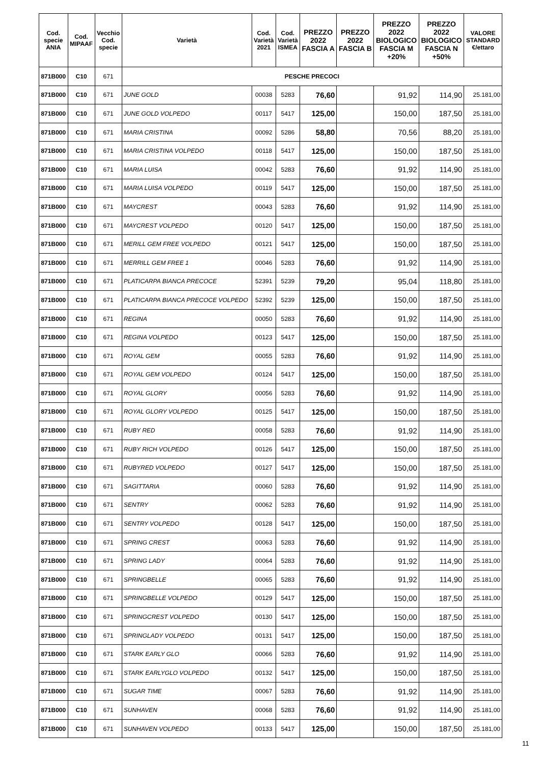| Cod. specie ANIA | Cod. MIPAAF | Vecchio Cod. specie | Varietà | Cod. Varietà 2021 | Cod. Varietà ISMEA | PREZZO 2022 FASCIA A | PREZZO 2022 FASCIA B | PREZZO 2022 BIOLOGICO FASCIA M +20% | PREZZO 2022 BIOLOGICO FASCIA N +50% | VALORE STANDARD €/ettaro |
| --- | --- | --- | --- | --- | --- | --- | --- | --- | --- | --- |
| 871B000 | C10 | 671 | PESCHE PRECOCI | | | | | | | |
| 871B000 | C10 | 671 | JUNE GOLD | 00038 | 5283 | 76,60 | | 91,92 | 114,90 | 25.181,00 |
| 871B000 | C10 | 671 | JUNE GOLD VOLPEDO | 00117 | 5417 | 125,00 | | 150,00 | 187,50 | 25.181,00 |
| 871B000 | C10 | 671 | MARIA CRISTINA | 00092 | 5286 | 58,80 | | 70,56 | 88,20 | 25.181,00 |
| 871B000 | C10 | 671 | MARIA CRISTINA VOLPEDO | 00118 | 5417 | 125,00 | | 150,00 | 187,50 | 25.181,00 |
| 871B000 | C10 | 671 | MARIA LUISA | 00042 | 5283 | 76,60 | | 91,92 | 114,90 | 25.181,00 |
| 871B000 | C10 | 671 | MARIA LUISA VOLPEDO | 00119 | 5417 | 125,00 | | 150,00 | 187,50 | 25.181,00 |
| 871B000 | C10 | 671 | MAYCREST | 00043 | 5283 | 76,60 | | 91,92 | 114,90 | 25.181,00 |
| 871B000 | C10 | 671 | MAYCREST VOLPEDO | 00120 | 5417 | 125,00 | | 150,00 | 187,50 | 25.181,00 |
| 871B000 | C10 | 671 | MERILL GEM FREE VOLPEDO | 00121 | 5417 | 125,00 | | 150,00 | 187,50 | 25.181,00 |
| 871B000 | C10 | 671 | MERRILL GEM FREE 1 | 00046 | 5283 | 76,60 | | 91,92 | 114,90 | 25.181,00 |
| 871B000 | C10 | 671 | PLATICARPA BIANCA PRECOCE | 52391 | 5239 | 79,20 | | 95,04 | 118,80 | 25.181,00 |
| 871B000 | C10 | 671 | PLATICARPA BIANCA PRECOCE VOLPEDO | 52392 | 5239 | 125,00 | | 150,00 | 187,50 | 25.181,00 |
| 871B000 | C10 | 671 | REGINA | 00050 | 5283 | 76,60 | | 91,92 | 114,90 | 25.181,00 |
| 871B000 | C10 | 671 | REGINA VOLPEDO | 00123 | 5417 | 125,00 | | 150,00 | 187,50 | 25.181,00 |
| 871B000 | C10 | 671 | ROYAL GEM | 00055 | 5283 | 76,60 | | 91,92 | 114,90 | 25.181,00 |
| 871B000 | C10 | 671 | ROYAL GEM VOLPEDO | 00124 | 5417 | 125,00 | | 150,00 | 187,50 | 25.181,00 |
| 871B000 | C10 | 671 | ROYAL GLORY | 00056 | 5283 | 76,60 | | 91,92 | 114,90 | 25.181,00 |
| 871B000 | C10 | 671 | ROYAL GLORY VOLPEDO | 00125 | 5417 | 125,00 | | 150,00 | 187,50 | 25.181,00 |
| 871B000 | C10 | 671 | RUBY RED | 00058 | 5283 | 76,60 | | 91,92 | 114,90 | 25.181,00 |
| 871B000 | C10 | 671 | RUBY RICH VOLPEDO | 00126 | 5417 | 125,00 | | 150,00 | 187,50 | 25.181,00 |
| 871B000 | C10 | 671 | RUBYRED VOLPEDO | 00127 | 5417 | 125,00 | | 150,00 | 187,50 | 25.181,00 |
| 871B000 | C10 | 671 | SAGITTARIA | 00060 | 5283 | 76,60 | | 91,92 | 114,90 | 25.181,00 |
| 871B000 | C10 | 671 | SENTRY | 00062 | 5283 | 76,60 | | 91,92 | 114,90 | 25.181,00 |
| 871B000 | C10 | 671 | SENTRY VOLPEDO | 00128 | 5417 | 125,00 | | 150,00 | 187,50 | 25.181,00 |
| 871B000 | C10 | 671 | SPRING CREST | 00063 | 5283 | 76,60 | | 91,92 | 114,90 | 25.181,00 |
| 871B000 | C10 | 671 | SPRING LADY | 00064 | 5283 | 76,60 | | 91,92 | 114,90 | 25.181,00 |
| 871B000 | C10 | 671 | SPRINGBELLE | 00065 | 5283 | 76,60 | | 91,92 | 114,90 | 25.181,00 |
| 871B000 | C10 | 671 | SPRINGBELLE VOLPEDO | 00129 | 5417 | 125,00 | | 150,00 | 187,50 | 25.181,00 |
| 871B000 | C10 | 671 | SPRINGCREST VOLPEDO | 00130 | 5417 | 125,00 | | 150,00 | 187,50 | 25.181,00 |
| 871B000 | C10 | 671 | SPRINGLADY VOLPEDO | 00131 | 5417 | 125,00 | | 150,00 | 187,50 | 25.181,00 |
| 871B000 | C10 | 671 | STARK EARLY GLO | 00066 | 5283 | 76,60 | | 91,92 | 114,90 | 25.181,00 |
| 871B000 | C10 | 671 | STARK EARLYGLO VOLPEDO | 00132 | 5417 | 125,00 | | 150,00 | 187,50 | 25.181,00 |
| 871B000 | C10 | 671 | SUGAR TIME | 00067 | 5283 | 76,60 | | 91,92 | 114,90 | 25.181,00 |
| 871B000 | C10 | 671 | SUNHAVEN | 00068 | 5283 | 76,60 | | 91,92 | 114,90 | 25.181,00 |
| 871B000 | C10 | 671 | SUNHAVEN VOLPEDO | 00133 | 5417 | 125,00 | | 150,00 | 187,50 | 25.181,00 |
11